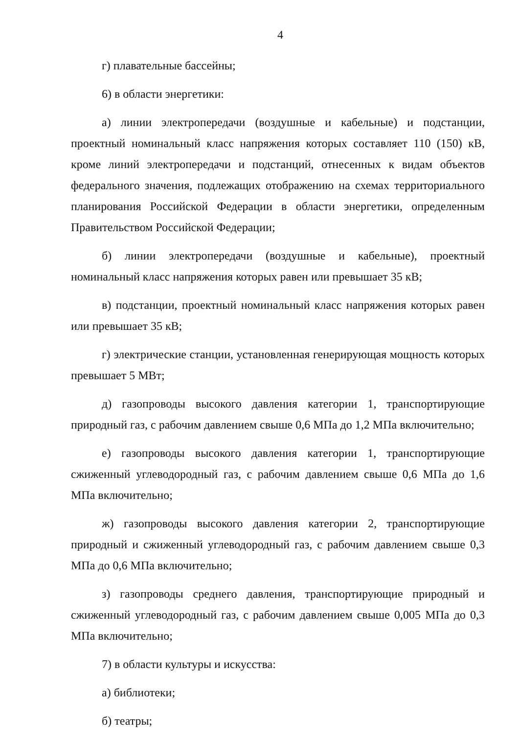4
г) плавательные бассейны;
6) в области энергетики:
а) линии электропередачи (воздушные и кабельные) и подстанции, проектный номинальный класс напряжения которых составляет 110 (150) кВ, кроме линий электропередачи и подстанций, отнесенных к видам объектов федерального значения, подлежащих отображению на схемах территориального планирования Российской Федерации в области энергетики, определенным Правительством Российской Федерации;
б) линии электропередачи (воздушные и кабельные), проектный номинальный класс напряжения которых равен или превышает 35 кВ;
в) подстанции, проектный номинальный класс напряжения которых равен или превышает 35 кВ;
г) электрические станции, установленная генерирующая мощность которых превышает 5 МВт;
д) газопроводы высокого давления категории 1, транспортирующие природный газ, с рабочим давлением свыше 0,6 МПа до 1,2 МПа включительно;
е) газопроводы высокого давления категории 1, транспортирующие сжиженный углеводородный газ, с рабочим давлением свыше 0,6 МПа до 1,6 МПа включительно;
ж) газопроводы высокого давления категории 2, транспортирующие природный и сжиженный углеводородный газ, с рабочим давлением свыше 0,3 МПа до 0,6 МПа включительно;
з) газопроводы среднего давления, транспортирующие природный и сжиженный углеводородный газ, с рабочим давлением свыше 0,005 МПа до 0,3 МПа включительно;
7) в области культуры и искусства:
а) библиотеки;
б) театры;